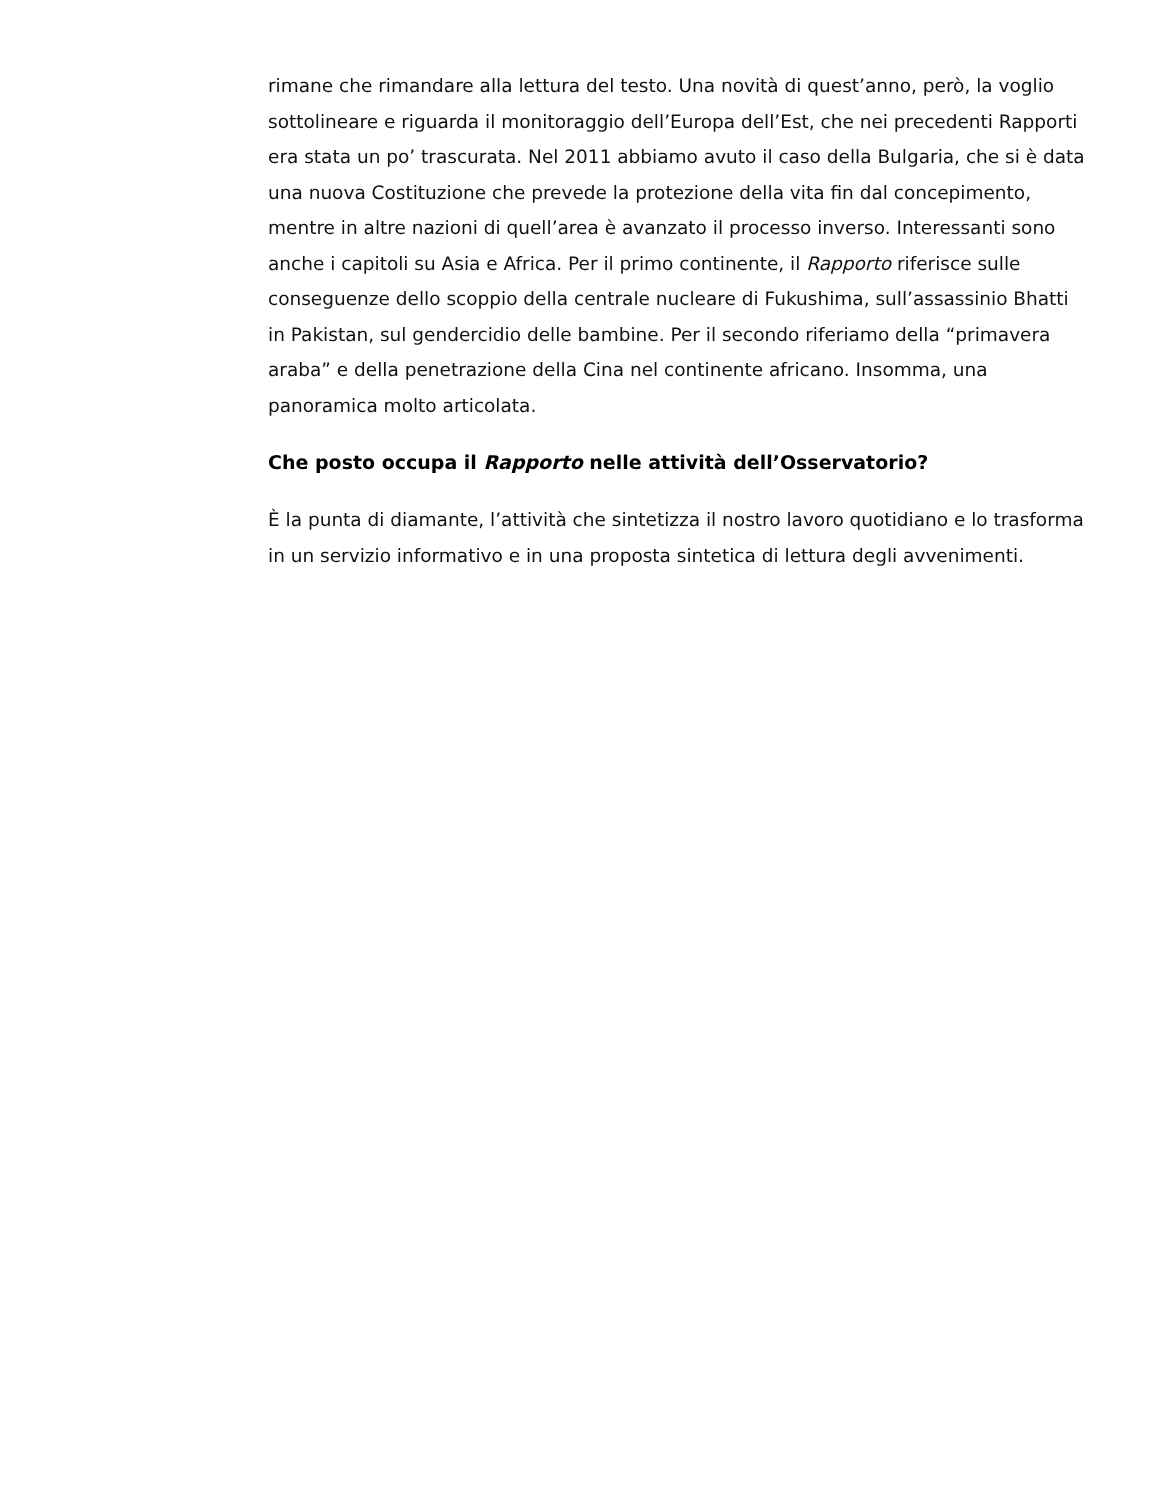rimane che rimandare alla lettura del testo. Una novità di quest’anno, però, la voglio sottolineare e riguarda il monitoraggio dell’Europa dell’Est, che nei precedenti Rapporti era stata un po’ trascurata. Nel 2011 abbiamo avuto il caso della Bulgaria, che si è data una nuova Costituzione che prevede la protezione della vita fin dal concepimento, mentre in altre nazioni di quell’area è avanzato il processo inverso. Interessanti sono anche i capitoli su Asia e Africa. Per il primo continente, il Rapporto riferisce sulle conseguenze dello scoppio della centrale nucleare di Fukushima, sull’assassinio Bhatti in Pakistan, sul gendercidio delle bambine. Per il secondo riferiamo della “primavera araba” e della penetrazione della Cina nel continente africano. Insomma, una panoramica molto articolata.
Che posto occupa il Rapporto nelle attività dell’Osservatorio?
È la punta di diamante, l’attività che sintetizza il nostro lavoro quotidiano e lo trasforma in un servizio informativo e in una proposta sintetica di lettura degli avvenimenti.